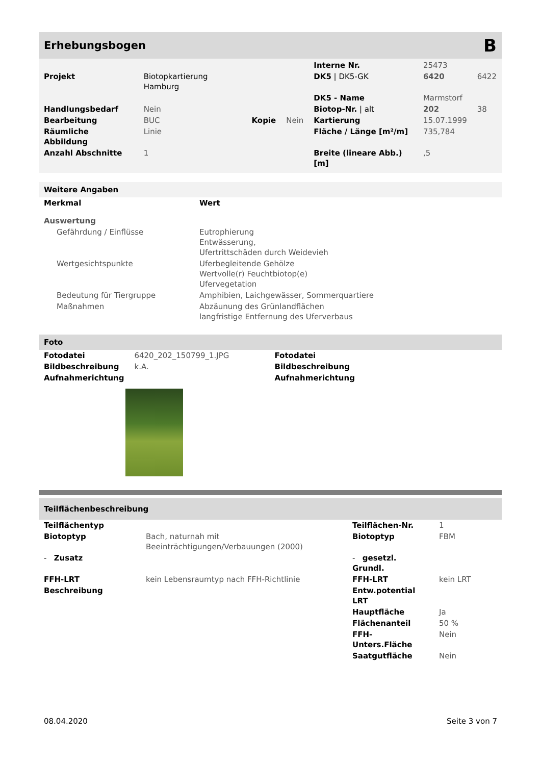Erhebungsbogen B
| | | | | Interne Nr. | 25473 | |
| Projekt | Biotopkartierung Hamburg | | | DK5 / DK5-GK | 6420 | 6422 |
| | | | | DK5 - Name | Marmstorf | |
| Handlungsbedarf | Nein | | | Biotop-Nr. / alt | 202 | 38 |
| Bearbeitung | BUC | Kopie | Nein | Kartierung | 15.07.1999 | |
| Räumliche Abbildung | Linie | | | Fläche / Länge [m²/m] | 735,784 | |
| Anzahl Abschnitte | 1 | | | Breite (lineare Abb.) [m] | ,5 | |
Weitere Angaben
| Merkmal | Wert |
| --- | --- |
| Auswertung | |
| Gefährdung / Einflüsse | Eutrophierung Entwässerung, Ufertrittschäden durch Weidevieh |
| Wertgesichtspunkte | Uferbegleitende Gehölze Wertvolle(r) Feuchtbiotop(e) Ufervegetation |
| Bedeutung für Tiergruppe | Amphibien, Laichgewässer, Sommerquartiere |
| Maßnahmen | Abzäunung des Grünlandflächen langfristige Entfernung des Uferverbaus |
Foto
| Fotodatei | 6420_202_150799_1.JPG | Fotodatei |
| Bildbeschreibung | k.A. | Bildbeschreibung |
| Aufnahmerichtung | | Aufnahmerichtung |
Teilflächenbeschreibung
| Teilflächentyp | | Teilflächen-Nr. | 1 |
| Biotoptyp | Bach, naturnah mit Beeinträchtigungen/Verbauungen (2000) | Biotoptyp | FBM |
| - Zusatz | | - gesetzl. Grundl. | |
| FFH-LRT | kein Lebensraumtyp nach FFH-Richtlinie | FFH-LRT | kein LRT |
| Beschreibung | | Entw.potential LRT | |
| | | Hauptfläche | Ja |
| | | Flächenanteil | 50 % |
| | | FFH-Unters.Fläche | Nein |
| | | Saatgutfläche | Nein |
08.04.2020 Seite 3 von 7